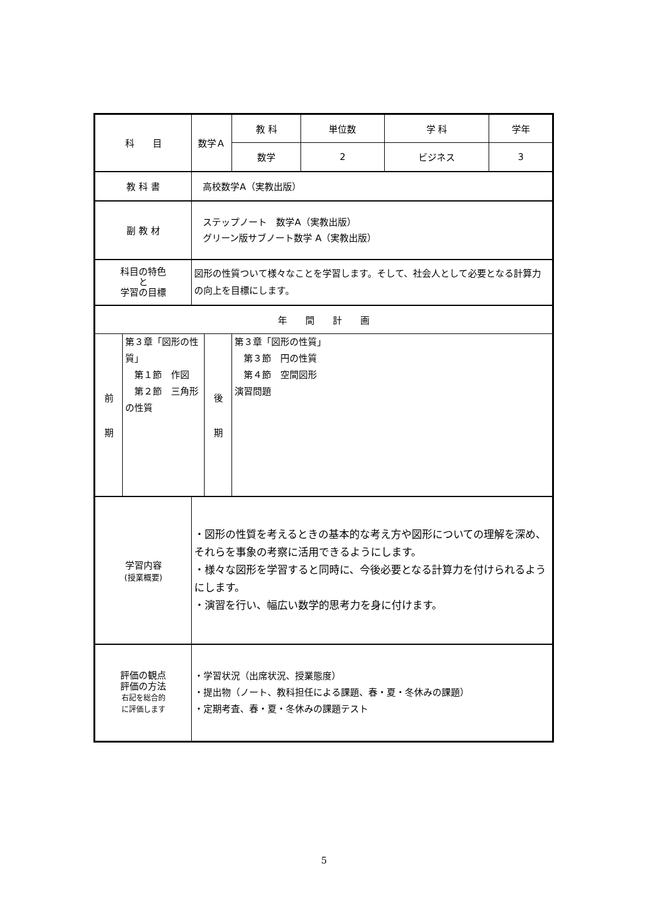| 科 目 | | 数学Ａ | | 教 科 | 単位数 | 学 科 | 学年 |
| | | | | 数学 | 2 | ビジネス | 3 |
| 教 科 書 | | 高校数学A（実教出版） | | | | | |
| 副 教 材 | | ステップノート 数学A（実教出版） グリーン版サブノート数学 A（実教出版） | | | | | |
| 科目の特色 と 学習の目標 | | 図形の性質ついて様々なことを学習します。そして、社会人として必要となる計算力の向上を目標にします。 | | | | | |
| 年 間 計 画 | | | | | | | |
| 前 期 | 第３章「図形の性質」 第１節 作図 第２節 三角形の性質 | | 後 期 | 第３章「図形の性質」 第３節 円の性質 第４節 空間図形 演習問題 | | | |
| 学習内容 (授業概要) | | ・図形の性質を考えるときの基本的な考え方や図形についての理解を深め、それらを事象の考察に活用できるようにします。 ・様々な図形を学習すると同時に、今後必要となる計算力を付けられるようにします。 ・演習を行い、幅広い数学的思考力を身に付けます。 | | | | | |
| 評価の観点 評価の方法 右記を総合的 に評価します | | ・学習状況（出席状況、授業態度） ・提出物（ノート、教科担任による課題、春・夏・冬休みの課題） ・定期考査、春・夏・冬休みの課題テスト | | | | | |
5